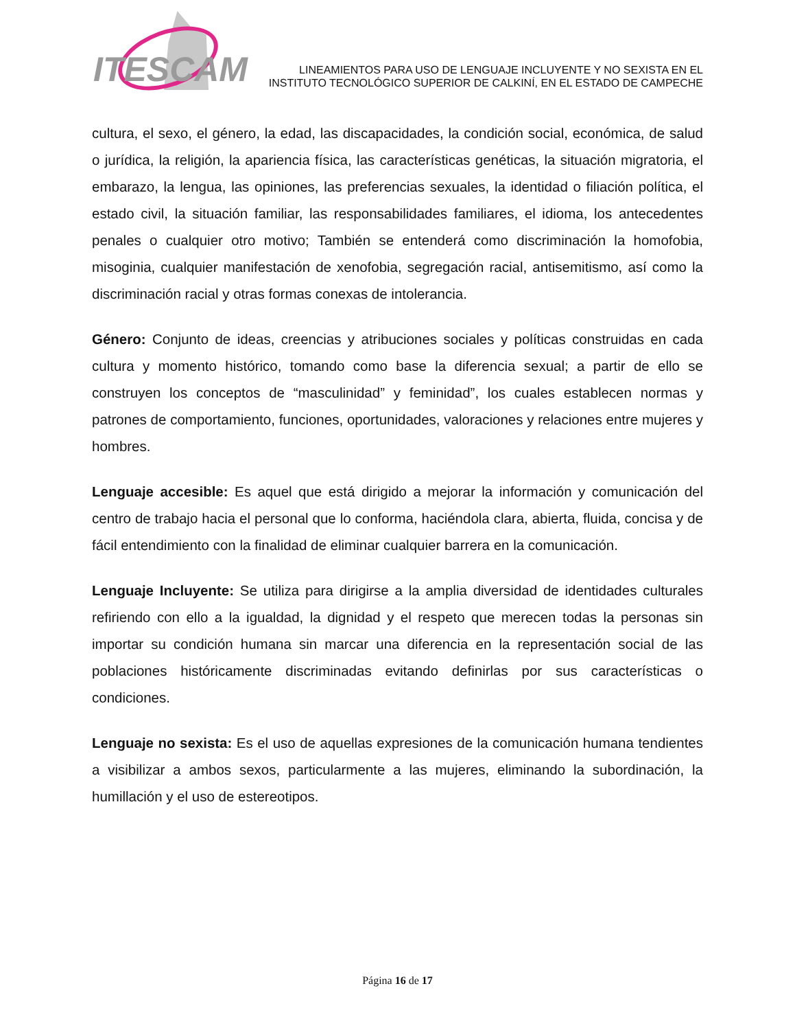ITESCAM
LINEAMIENTOS PARA USO DE LENGUAJE INCLUYENTE Y NO SEXISTA EN EL
INSTITUTO TECNOLÓGICO SUPERIOR DE CALKINÍ, EN EL ESTADO DE CAMPECHE
cultura, el sexo, el género, la edad, las discapacidades, la condición social, económica, de salud o jurídica, la religión, la apariencia física, las características genéticas, la situación migratoria, el embarazo, la lengua, las opiniones, las preferencias sexuales, la identidad o filiación política, el estado civil, la situación familiar, las responsabilidades familiares, el idioma, los antecedentes penales o cualquier otro motivo; También se entenderá como discriminación la homofobia, misoginia, cualquier manifestación de xenofobia, segregación racial, antisemitismo, así como la discriminación racial y otras formas conexas de intolerancia.
Género: Conjunto de ideas, creencias y atribuciones sociales y políticas construidas en cada cultura y momento histórico, tomando como base la diferencia sexual; a partir de ello se construyen los conceptos de “masculinidad” y feminidad”, los cuales establecen normas y patrones de comportamiento, funciones, oportunidades, valoraciones y relaciones entre mujeres y hombres.
Lenguaje accesible: Es aquel que está dirigido a mejorar la información y comunicación del centro de trabajo hacia el personal que lo conforma, haciéndola clara, abierta, fluida, concisa y de fácil entendimiento con la finalidad de eliminar cualquier barrera en la comunicación.
Lenguaje Incluyente: Se utiliza para dirigirse a la amplia diversidad de identidades culturales refiriendo con ello a la igualdad, la dignidad y el respeto que merecen todas la personas sin importar su condición humana sin marcar una diferencia en la representación social de las poblaciones históricamente discriminadas evitando definirlas por sus características o condiciones.
Lenguaje no sexista: Es el uso de aquellas expresiones de la comunicación humana tendientes a visibilizar a ambos sexos, particularmente a las mujeres, eliminando la subordinación, la humillación y el uso de estereotipos.
Página 16 de 17